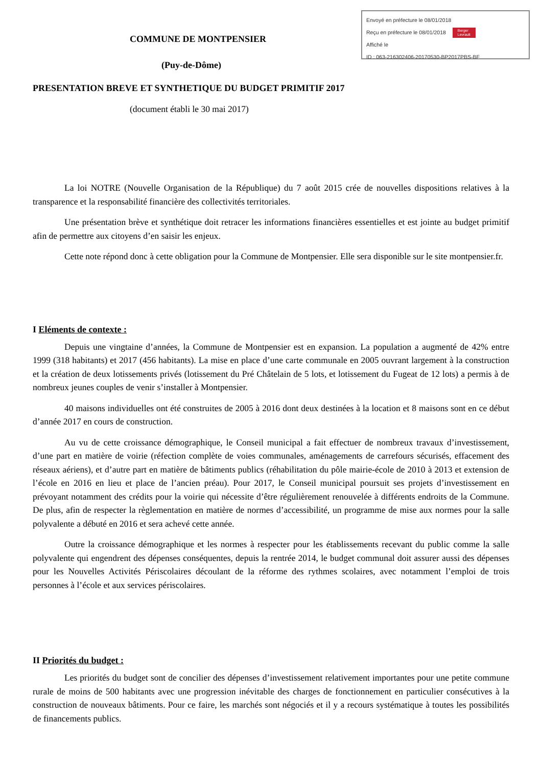Envoyé en préfecture le 08/01/2018
Reçu en préfecture le 08/01/2018 Berger
Levrault
Affiché le
ID : 063-216302406-20170530-BP2017PBS-BF
COMMUNE DE MONTPENSIER
(Puy-de-Dôme)
PRESENTATION BREVE ET SYNTHETIQUE DU BUDGET PRIMITIF 2017
(document établi le 30 mai 2017)
La loi NOTRE (Nouvelle Organisation de la République) du 7 août 2015 crée de nouvelles dispositions relatives à la transparence et la responsabilité financière des collectivités territoriales.
Une présentation brève et synthétique doit retracer les informations financières essentielles et est jointe au budget primitif afin de permettre aux citoyens d’en saisir les enjeux.
Cette note répond donc à cette obligation pour la Commune de Montpensier. Elle sera disponible sur le site montpensier.fr.
I Eléments de contexte :
Depuis une vingtaine d’années, la Commune de Montpensier est en expansion. La population a augmenté de 42% entre 1999 (318 habitants) et 2017 (456 habitants). La mise en place d’une carte communale en 2005 ouvrant largement à la construction et la création de deux lotissements privés (lotissement du Pré Châtelain de 5 lots, et lotissement du Fugeat de 12 lots) a permis à de nombreux jeunes couples de venir s’installer à Montpensier.
40 maisons individuelles ont été construites de 2005 à 2016 dont deux destinées à la location et 8 maisons sont en ce début d’année 2017 en cours de construction.
Au vu de cette croissance démographique, le Conseil municipal a fait effectuer de nombreux travaux d’investissement, d’une part en matière de voirie (réfection complète de voies communales, aménagements de carrefours sécurisés, effacement des réseaux aériens), et d’autre part en matière de bâtiments publics (réhabilitation du pôle mairie-école de 2010 à 2013 et extension de l’école en 2016 en lieu et place de l’ancien préau). Pour 2017, le Conseil municipal poursuit ses projets d’investissement en prévoyant notamment des crédits pour la voirie qui nécessite d’être régulièrement renouvelée à différents endroits de la Commune. De plus, afin de respecter la règlementation en matière de normes d’accessibilité, un programme de mise aux normes pour la salle polyvalente a débuté en 2016 et sera achevé cette année.
Outre la croissance démographique et les normes à respecter pour les établissements recevant du public comme la salle polyvalente qui engendrent des dépenses conséquentes, depuis la rentrée 2014, le budget communal doit assurer aussi des dépenses pour les Nouvelles Activités Périscolaires découlant de la réforme des rythmes scolaires, avec notamment l’emploi de trois personnes à l’école et aux services périscolaires.
II Priorités du budget :
Les priorités du budget sont de concilier des dépenses d’investissement relativement importantes pour une petite commune rurale de moins de 500 habitants avec une progression inévitable des charges de fonctionnement en particulier consécutives à la construction de nouveaux bâtiments. Pour ce faire, les marchés sont négociés et il y a recours systématique à toutes les possibilités de financements publics.